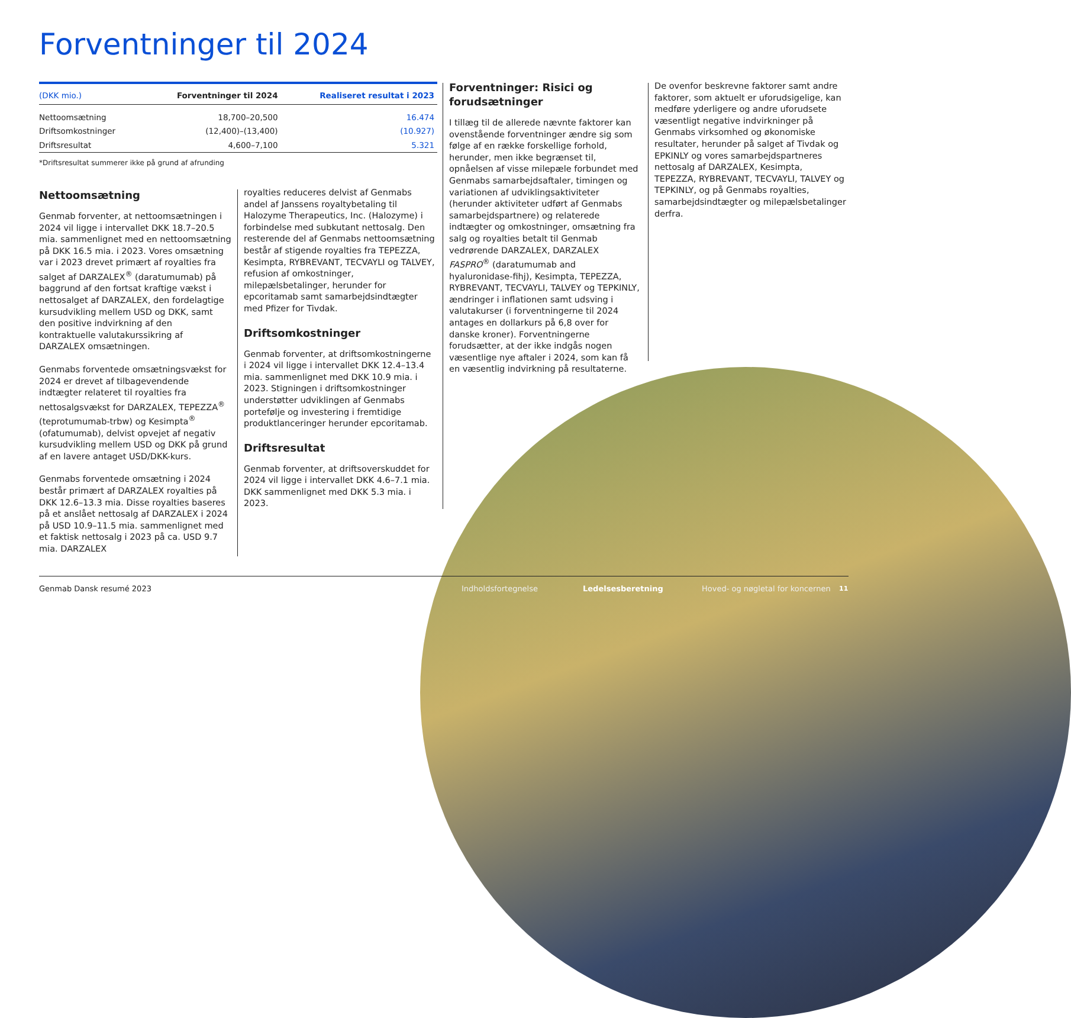Forventninger til 2024
| (DKK mio.) | Forventninger til 2024 | Realiseret resultat i 2023 |
| --- | --- | --- |
| Nettoomsætning | 18,700–20,500 | 16.474 |
| Driftsomkostninger | (12,400)–(13,400) | (10.927) |
| Driftsresultat | 4,600–7,100 | 5.321 |
*Driftsresultat summerer ikke på grund af afrunding
Nettoomsætning
Genmab forventer, at nettoomsætningen i 2024 vil ligge i intervallet DKK 18.7–20.5 mia. sammenlignet med en nettoomsætning på DKK 16.5 mia. i 2023. Vores omsætning var i 2023 drevet primært af royalties fra salget af DARZALEX<sup>®</sup> (daratumumab) på baggrund af den fortsat kraftige vækst i nettosalget af DARZALEX, den fordelagtige kursudvikling mellem USD og DKK, samt den positive indvirkning af den kontraktuelle valutakurssikring af DARZALEX omsætningen.
Genmabs forventede omsætningsvækst for 2024 er drevet af tilbagevendende indtægter relateret til royalties fra nettosalgsvækst for DARZALEX, TEPEZZA<sup>®</sup> (teprotumumab-trbw) og Kesimpta<sup>®</sup> (ofatumumab), delvist opvejet af negativ kursudvikling mellem USD og DKK på grund af en lavere antaget USD/DKK-kurs.
Genmabs forventede omsætning i 2024 består primært af DARZALEX royalties på DKK 12.6–13.3 mia. Disse royalties baseres på et anslået nettosalg af DARZALEX i 2024 på USD 10.9–11.5 mia. sammenlignet med et faktisk nettosalg i 2023 på ca. USD 9.7 mia. DARZALEX
royalties reduceres delvist af Genmabs andel af Janssens royaltybetaling til Halozyme Therapeutics, Inc. (Halozyme) i forbindelse med subkutant nettosalg. Den resterende del af Genmabs nettoomsætning består af stigende royalties fra TEPEZZA, Kesimpta, RYBREVANT, TECVAYLI og TALVEY, refusion af omkostninger, milepælsbetalinger, herunder for epcoritamab samt samarbejdsindtægter med Pfizer for Tivdak.
Driftsomkostninger
Genmab forventer, at driftsomkostningerne i 2024 vil ligge i intervallet DKK 12.4–13.4 mia. sammenlignet med DKK 10.9 mia. i 2023. Stigningen i driftsomkostninger understøtter udviklingen af Genmabs portefølje og investering i fremtidige produktlanceringer herunder epcoritamab.
Driftsresultat
Genmab forventer, at driftsoverskuddet for 2024 vil ligge i intervallet DKK 4.6–7.1 mia. DKK sammenlignet med DKK 5.3 mia. i 2023.
Forventninger: Risici og forudsætninger
I tillæg til de allerede nævnte faktorer kan ovenstående forventninger ændre sig som følge af en række forskellige forhold, herunder, men ikke begrænset til, opnåelsen af visse milepæle forbundet med Genmabs samarbejdsaftaler, timingen og variationen af udviklingsaktiviteter (herunder aktiviteter udført af Genmabs samarbejdspartnere) og relaterede indtægter og omkostninger, omsætning fra salg og royalties betalt til Genmab vedrørende DARZALEX, DARZALEX FASPRO<sup>®</sup> (daratumumab and hyaluronidase-fihj), Kesimpta, TEPEZZA, RYBREVANT, TECVAYLI, TALVEY og TEPKINLY, ændringer i inflationen samt udsving i valutakurser (i forventningerne til 2024 antages en dollarkurs på 6,8 over for danske kroner). Forventningerne forudsætter, at der ikke indgås nogen væsentlige nye aftaler i 2024, som kan få en væsentlig indvirkning på resultaterne.
De ovenfor beskrevne faktorer samt andre faktorer, som aktuelt er uforudsigelige, kan medføre yderligere og andre uforudsete væsentligt negative indvirkninger på Genmabs virksomhed og økonomiske resultater, herunder på salget af Tivdak og EPKINLY og vores samarbejdspartneres nettosalg af DARZALEX, Kesimpta, TEPEZZA, RYBREVANT, TECVAYLI, TALVEY og TEPKINLY, og på Genmabs royalties, samarbejdsindtægter og milepælsbetalinger derfra.
Genmab Dansk resumé 2023 Indholdsfortegnelse Ledelsesberetning
Hoved- og nøgletal for koncernen
11